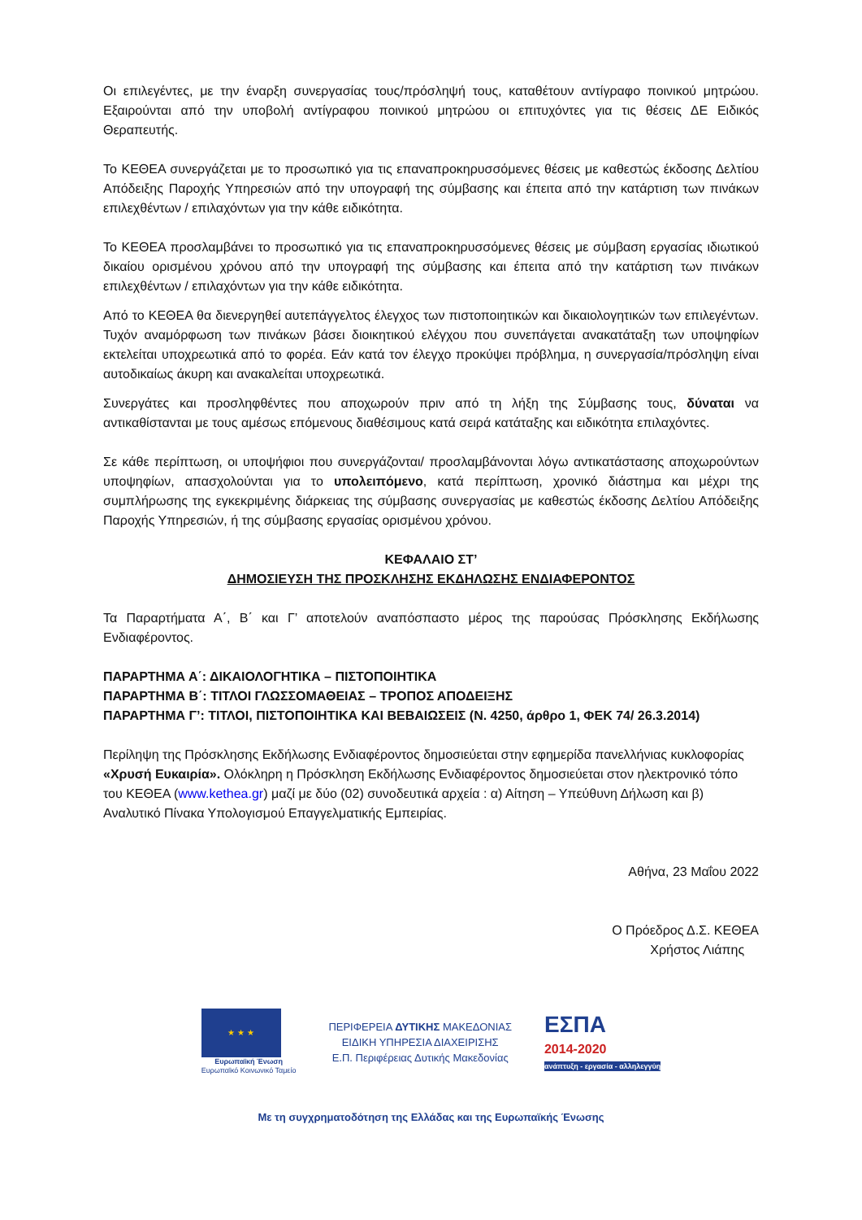Οι επιλεγέντες, με την έναρξη συνεργασίας τους/πρόσληψή τους, καταθέτουν αντίγραφο ποινικού μητρώου. Εξαιρούνται από την υποβολή αντίγραφου ποινικού μητρώου οι επιτυχόντες για τις θέσεις ΔΕ Ειδικός Θεραπευτής.
Το ΚΕΘΕΑ συνεργάζεται με το προσωπικό για τις επαναπροκηρυσσόμενες θέσεις με καθεστώς έκδοσης Δελτίου Απόδειξης Παροχής Υπηρεσιών από την υπογραφή της σύμβασης και έπειτα από την κατάρτιση των πινάκων επιλεχθέντων / επιλαχόντων για την κάθε ειδικότητα.
Το ΚΕΘΕΑ προσλαμβάνει το προσωπικό για τις επαναπροκηρυσσόμενες θέσεις με σύμβαση εργασίας ιδιωτικού δικαίου ορισμένου χρόνου από την υπογραφή της σύμβασης και έπειτα από την κατάρτιση των πινάκων επιλεχθέντων / επιλαχόντων για την κάθε ειδικότητα.
Από το ΚΕΘΕΑ θα διενεργηθεί αυτεπάγγελτος έλεγχος των πιστοποιητικών και δικαιολογητικών των επιλεγέντων. Τυχόν αναμόρφωση των πινάκων βάσει διοικητικού ελέγχου που συνεπάγεται ανακατάταξη των υποψηφίων εκτελείται υποχρεωτικά από το φορέα. Εάν κατά τον έλεγχο προκύψει πρόβλημα, η συνεργασία/πρόσληψη είναι αυτοδικαίως άκυρη και ανακαλείται υποχρεωτικά.
Συνεργάτες και προσληφθέντες που αποχωρούν πριν από τη λήξη της Σύμβασης τους, δύναται να αντικαθίστανται με τους αμέσως επόμενους διαθέσιμους κατά σειρά κατάταξης και ειδικότητα επιλαχόντες.
Σε κάθε περίπτωση, οι υποψήφιοι που συνεργάζονται/ προσλαμβάνονται λόγω αντικατάστασης αποχωρούντων υποψηφίων, απασχολούνται για το υπολειπόμενο, κατά περίπτωση, χρονικό διάστημα και μέχρι της συμπλήρωσης της εγκεκριμένης διάρκειας της σύμβασης συνεργασίας με καθεστώς έκδοσης Δελτίου Απόδειξης Παροχής Υπηρεσιών, ή της σύμβασης εργασίας ορισμένου χρόνου.
ΚΕΦΑΛΑΙΟ ΣΤ’
ΔΗΜΟΣΙΕΥΣΗ ΤΗΣ ΠΡΟΣΚΛΗΣΗΣ ΕΚΔΗΛΩΣΗΣ ΕΝΔΙΑΦΕΡΟΝΤΟΣ
Τα Παραρτήματα Α΄, Β΄ και Γ’ αποτελούν αναπόσπαστο μέρος της παρούσας Πρόσκλησης Εκδήλωσης Ενδιαφέροντος.
ΠΑΡΑΡΤΗΜΑ Α΄: ΔΙΚΑΙΟΛΟΓΗΤΙΚΑ – ΠΙΣΤΟΠΟΙΗΤΙΚΑ
ΠΑΡΑΡΤΗΜΑ Β΄: ΤΙΤΛΟΙ ΓΛΩΣΣΟΜΑΘΕΙΑΣ – ΤΡΟΠΟΣ ΑΠΟΔΕΙΞΗΣ
ΠΑΡΑΡΤΗΜΑ Γ’: ΤΙΤΛΟΙ, ΠΙΣΤΟΠΟΙΗΤΙΚΑ ΚΑΙ ΒΕΒΑΙΩΣΕΙΣ (Ν. 4250, άρθρο 1, ΦΕΚ 74/ 26.3.2014)
Περίληψη της Πρόσκλησης Εκδήλωσης Ενδιαφέροντος δημοσιεύεται στην εφημερίδα πανελλήνιας κυκλοφορίας «Χρυσή Ευκαιρία». Ολόκληρη η Πρόσκληση Εκδήλωσης Ενδιαφέροντος δημοσιεύεται στον ηλεκτρονικό τόπο του ΚΕΘΕΑ (www.kethea.gr) μαζί με δύο (02) συνοδευτικά αρχεία : α) Αίτηση – Υπεύθυνη Δήλωση και β) Αναλυτικό Πίνακα Υπολογισμού Επαγγελματικής Εμπειρίας.
Αθήνα, 23 Μαΐου 2022
Ο Πρόεδρος Δ.Σ. ΚΕΘΕΑ
Χρήστος Λιάπης
★ ★ ★
Ευρωπαϊκή Ένωση
Ευρωπαϊκό Κοινωνικό Ταμείο
ΠΕΡΙΦΕΡΕΙΑ ΔΥΤΙΚΗΣ ΜΑΚΕΔΟΝΙΑΣ
ΕΙΔΙΚΗ ΥΠΗΡΕΣΙΑ ΔΙΑΧΕΙΡΙΣΗΣ
Ε.Π. Περιφέρειας Δυτικής Μακεδονίας
ΕΣΠΑ
2014-2020
ανάπτυξη - εργασία - αλληλεγγύη
Με τη συγχρηματοδότηση της Ελλάδας και της Ευρωπαϊκής Ένωσης